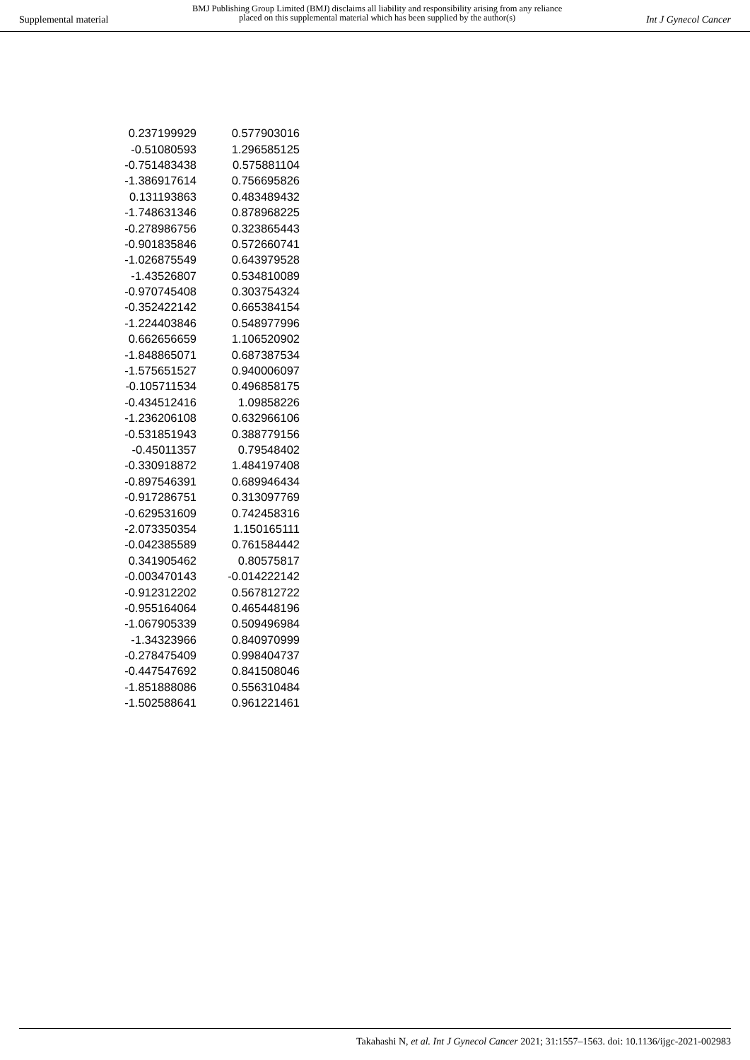Supplemental material
BMJ Publishing Group Limited (BMJ) disclaims all liability and responsibility arising from any reliance
placed on this supplemental material which has been supplied by the author(s)
Int J Gynecol Cancer
| 0.237199929 | 0.577903016 |
| -0.51080593 | 1.296585125 |
| -0.751483438 | 0.575881104 |
| -1.386917614 | 0.756695826 |
| 0.131193863 | 0.483489432 |
| -1.748631346 | 0.878968225 |
| -0.278986756 | 0.323865443 |
| -0.901835846 | 0.572660741 |
| -1.026875549 | 0.643979528 |
| -1.43526807 | 0.534810089 |
| -0.970745408 | 0.303754324 |
| -0.352422142 | 0.665384154 |
| -1.224403846 | 0.548977996 |
| 0.662656659 | 1.106520902 |
| -1.848865071 | 0.687387534 |
| -1.575651527 | 0.940006097 |
| -0.105711534 | 0.496858175 |
| -0.434512416 | 1.09858226 |
| -1.236206108 | 0.632966106 |
| -0.531851943 | 0.388779156 |
| -0.45011357 | 0.79548402 |
| -0.330918872 | 1.484197408 |
| -0.897546391 | 0.689946434 |
| -0.917286751 | 0.313097769 |
| -0.629531609 | 0.742458316 |
| -2.073350354 | 1.150165111 |
| -0.042385589 | 0.761584442 |
| 0.341905462 | 0.80575817 |
| -0.003470143 | -0.014222142 |
| -0.912312202 | 0.567812722 |
| -0.955164064 | 0.465448196 |
| -1.067905339 | 0.509496984 |
| -1.34323966 | 0.840970999 |
| -0.278475409 | 0.998404737 |
| -0.447547692 | 0.841508046 |
| -1.851888086 | 0.556310484 |
| -1.502588641 | 0.961221461 |
Takahashi N, et al. Int J Gynecol Cancer 2021; 31:1557–1563. doi: 10.1136/ijgc-2021-002983